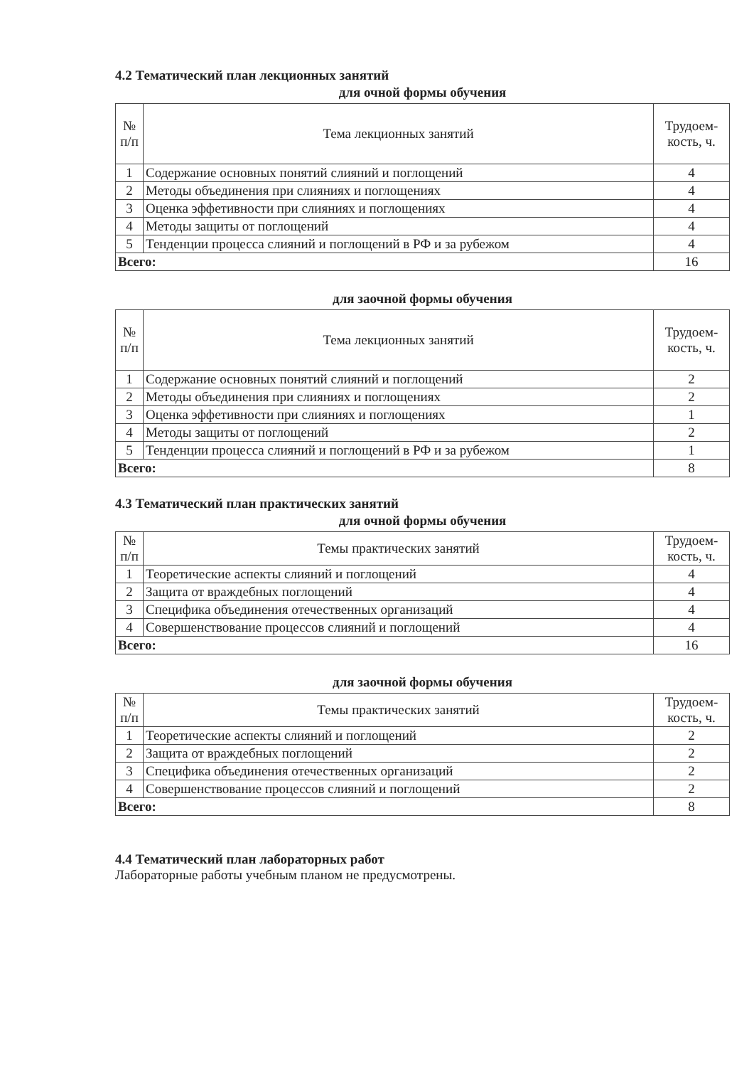4.2 Тематический план лекционных занятий
для очной формы обучения
| № п/п | Тема лекционных занятий | Трудоем- кость, ч. |
| --- | --- | --- |
| 1 | Содержание основных понятий слияний и поглощений | 4 |
| 2 | Методы объединения при слияниях и поглощениях | 4 |
| 3 | Оценка эффетивности при слияниях и поглощениях | 4 |
| 4 | Методы защиты от поглощений | 4 |
| 5 | Тенденции процесса слияний и поглощений в РФ и за рубежом | 4 |
| Всего: | | 16 |
для заочной формы обучения
| № п/п | Тема лекционных занятий | Трудоем- кость, ч. |
| --- | --- | --- |
| 1 | Содержание основных понятий слияний и поглощений | 2 |
| 2 | Методы объединения при слияниях и поглощениях | 2 |
| 3 | Оценка эффетивности при слияниях и поглощениях | 1 |
| 4 | Методы защиты от поглощений | 2 |
| 5 | Тенденции процесса слияний и поглощений в РФ и за рубежом | 1 |
| Всего: | | 8 |
4.3 Тематический план практических занятий
для очной формы обучения
| № п/п | Темы практических занятий | Трудоем- кость, ч. |
| --- | --- | --- |
| 1 | Теоретические аспекты слияний и поглощений | 4 |
| 2 | Защита от враждебных поглощений | 4 |
| 3 | Специфика объединения отечественных организаций | 4 |
| 4 | Совершенствование процессов слияний и поглощений | 4 |
| Всего: | | 16 |
для заочной формы обучения
| № п/п | Темы практических занятий | Трудоем- кость, ч. |
| --- | --- | --- |
| 1 | Теоретические аспекты слияний и поглощений | 2 |
| 2 | Защита от враждебных поглощений | 2 |
| 3 | Специфика объединения отечественных организаций | 2 |
| 4 | Совершенствование процессов слияний и поглощений | 2 |
| Всего: | | 8 |
4.4 Тематический план лабораторных работ
Лабораторные работы учебным планом не предусмотрены.